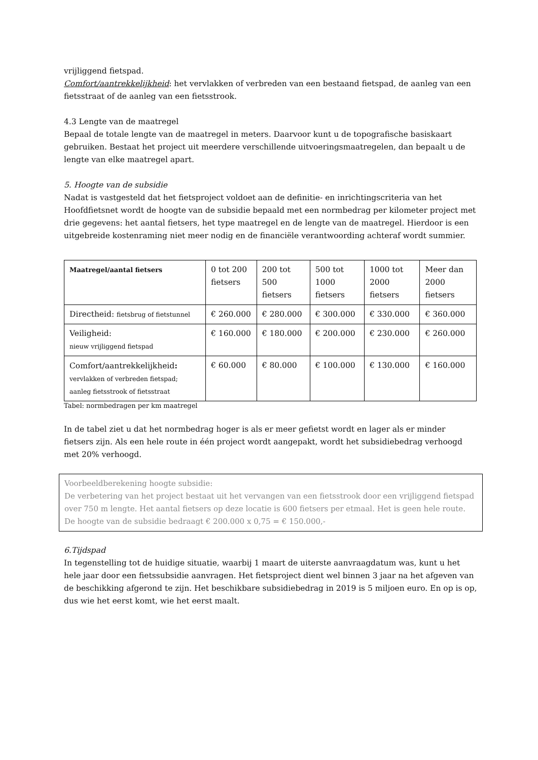vrijliggend fietspad.
Comfort/aantrekkelijkheid: het vervlakken of verbreden van een bestaand fietspad, de aanleg van een fietsstraat of de aanleg van een fietsstrook.
4.3 Lengte van de maatregel
Bepaal de totale lengte van de maatregel in meters. Daarvoor kunt u de topografische basiskaart gebruiken. Bestaat het project uit meerdere verschillende uitvoeringsmaatregelen, dan bepaalt u de lengte van elke maatregel apart.
5. Hoogte van de subsidie
Nadat is vastgesteld dat het fietsproject voldoet aan de definitie- en inrichtingscriteria van het Hoofdfietsnet wordt de hoogte van de subsidie bepaald met een normbedrag per kilometer project met drie gegevens: het aantal fietsers, het type maatregel en de lengte van de maatregel. Hierdoor is een uitgebreide kostenraming niet meer nodig en de financiële verantwoording achteraf wordt summier.
| Maatregel/aantal fietsers | 0 tot 200 fietsers | 200 tot 500 fietsers | 500 tot 1000 fietsers | 1000 tot 2000 fietsers | Meer dan 2000 fietsers |
| --- | --- | --- | --- | --- | --- |
| Directheid: fietsbrug of fietstunnel | € 260.000 | € 280.000 | € 300.000 | € 330.000 | € 360.000 |
| Veiligheid: nieuw vrijliggend fietspad | € 160.000 | € 180.000 | € 200.000 | € 230.000 | € 260.000 |
| Comfort/aantrekkelijkheid : vervlakken of verbreden fietspad; aanleg fietsstrook of fietsstraat | € 60.000 | € 80.000 | € 100.000 | € 130.000 | € 160.000 |
Tabel: normbedragen per km maatregel
In de tabel ziet u dat het normbedrag hoger is als er meer gefietst wordt en lager als er minder fietsers zijn. Als een hele route in één project wordt aangepakt, wordt het subsidiebedrag verhoogd met 20% verhoogd.
Voorbeeldberekening hoogte subsidie:
De verbetering van het project bestaat uit het vervangen van een fietsstrook door een vrijliggend fietspad over 750 m lengte. Het aantal fietsers op deze locatie is 600 fietsers per etmaal. Het is geen hele route.
De hoogte van de subsidie bedraagt € 200.000 x 0,75 = € 150.000,-
6.Tijdspad
In tegenstelling tot de huidige situatie, waarbij 1 maart de uiterste aanvraagdatum was, kunt u het hele jaar door een fietssubsidie aanvragen. Het fietsproject dient wel binnen 3 jaar na het afgeven van de beschikking afgerond te zijn. Het beschikbare subsidiebedrag in 2019 is 5 miljoen euro. En op is op, dus wie het eerst komt, wie het eerst maalt.